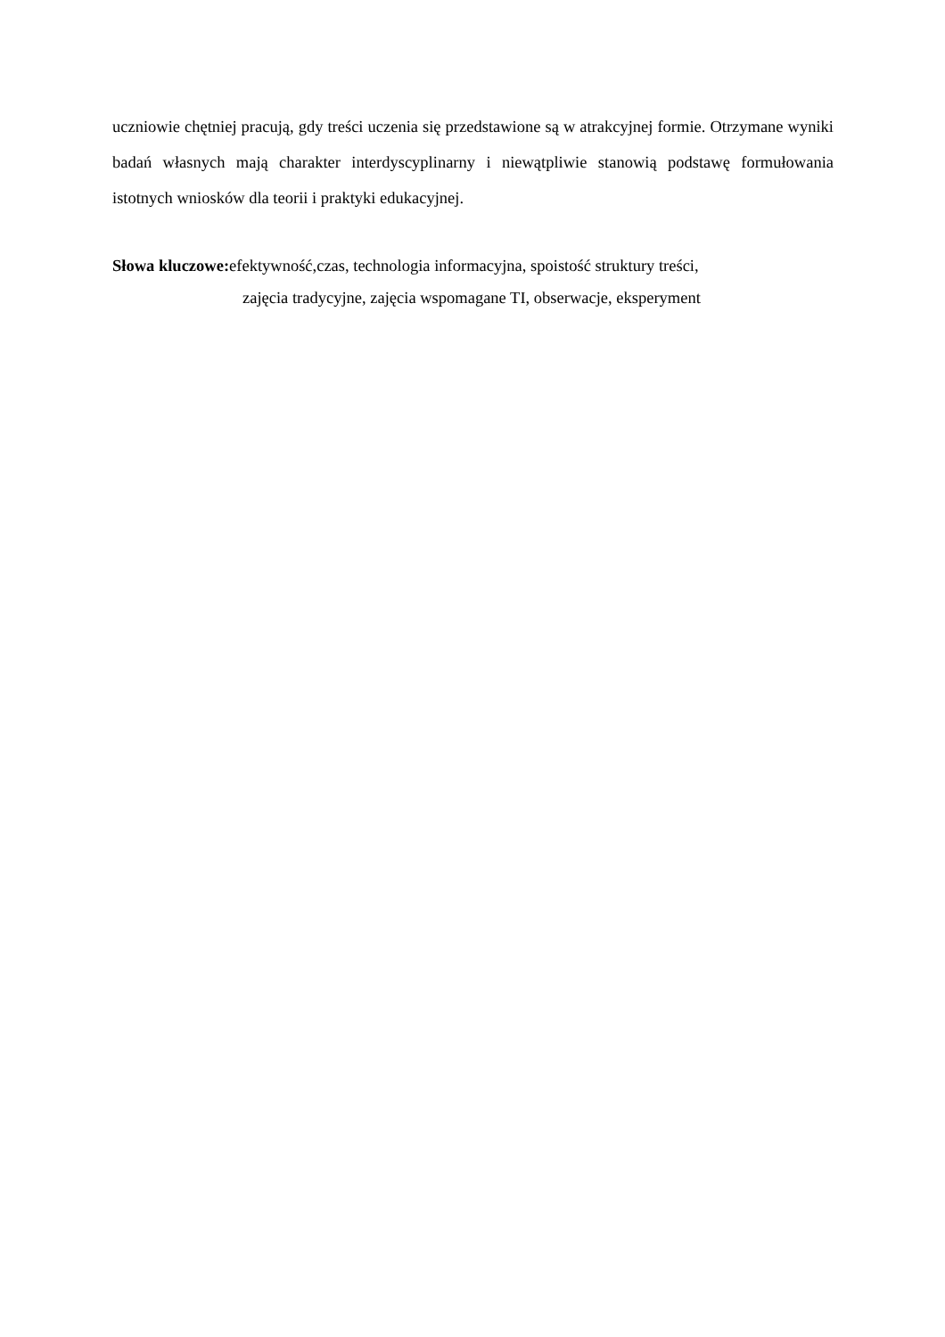uczniowie chętniej pracują, gdy treści uczenia się przedstawione są w atrakcyjnej formie. Otrzymane wyniki badań własnych mają charakter interdyscyplinarny i niewątpliwie stanowią podstawę formułowania istotnych wniosków dla teorii i praktyki edukacyjnej.
Słowa kluczowe: efektywność,czas, technologia informacyjna, spoistość struktury treści,
zajęcia tradycyjne, zajęcia wspomagane TI, obserwacje, eksperyment